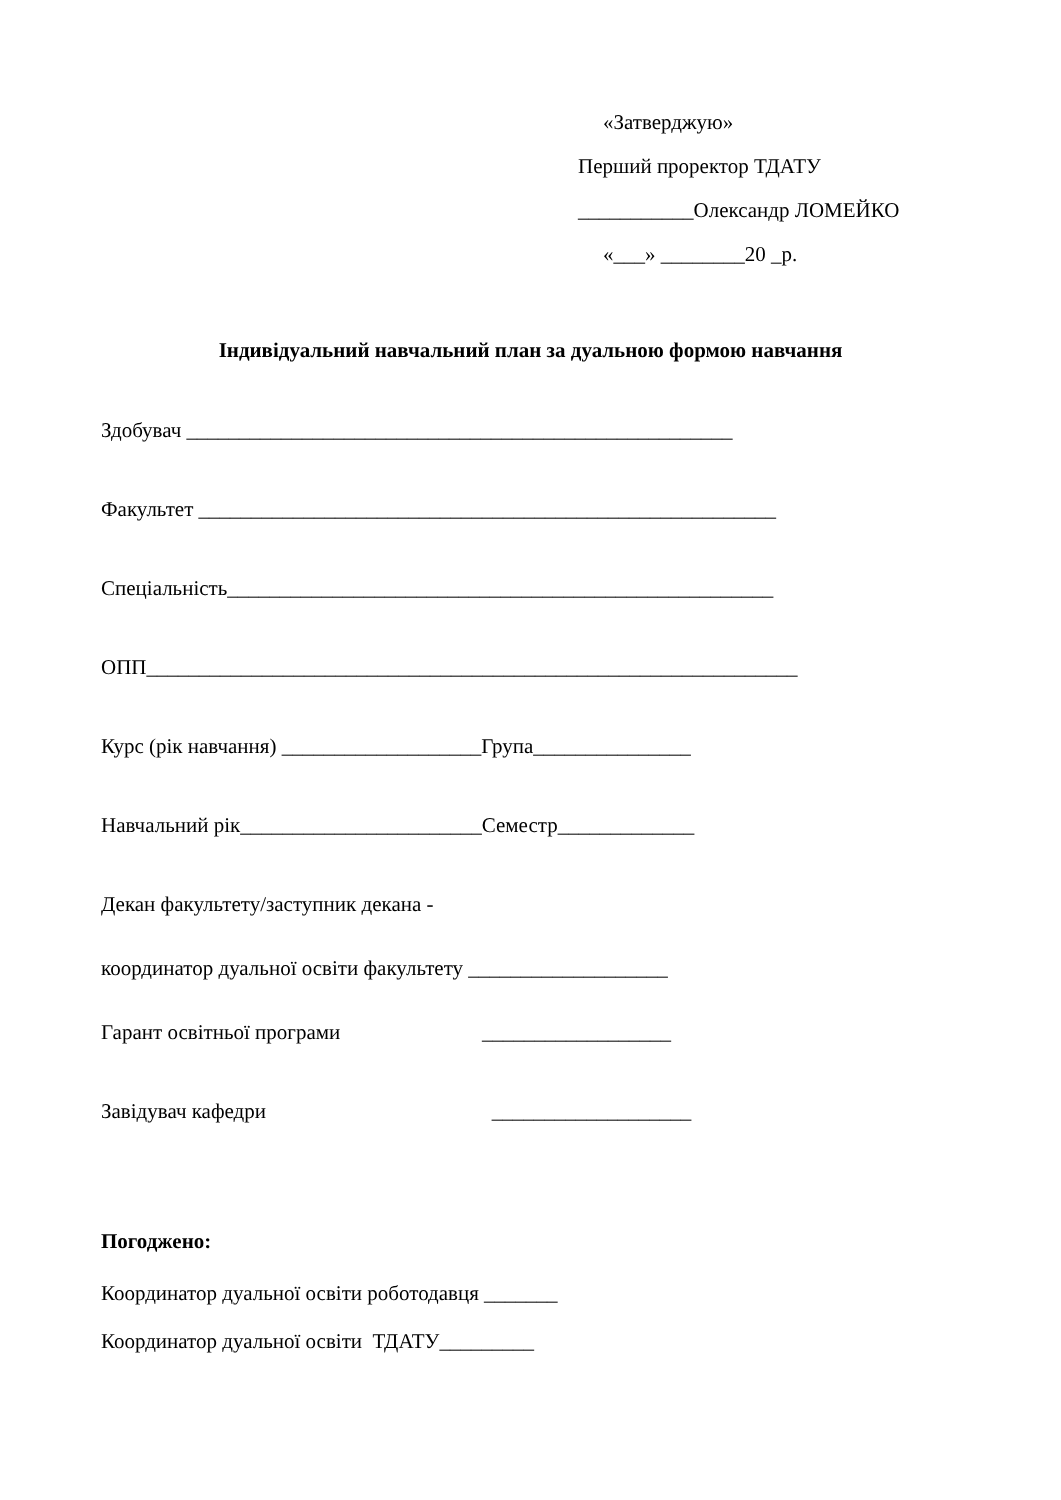«Затверджую»
Перший проректор ТДАТУ
___________Олександр ЛОМЕЙКО
«___» ________20 _р.
Індивідуальний навчальний план за дуальною формою навчання
Здобувач ____________________________________________________
Факультет _______________________________________________________
Спеціальність____________________________________________________
ОПП______________________________________________________________
Курс (рік навчання) ___________________Група_______________
Навчальний рік_______________________Семестр_____________
Декан факультету/заступник декана -
координатор дуальної освіти факультету ___________________
Гарант освітньої програми __________________
Завідувач кафедри ___________________
Погоджено:
Координатор дуальної освіти роботодавця _______
Координатор дуальної освіти ТДАТУ_________